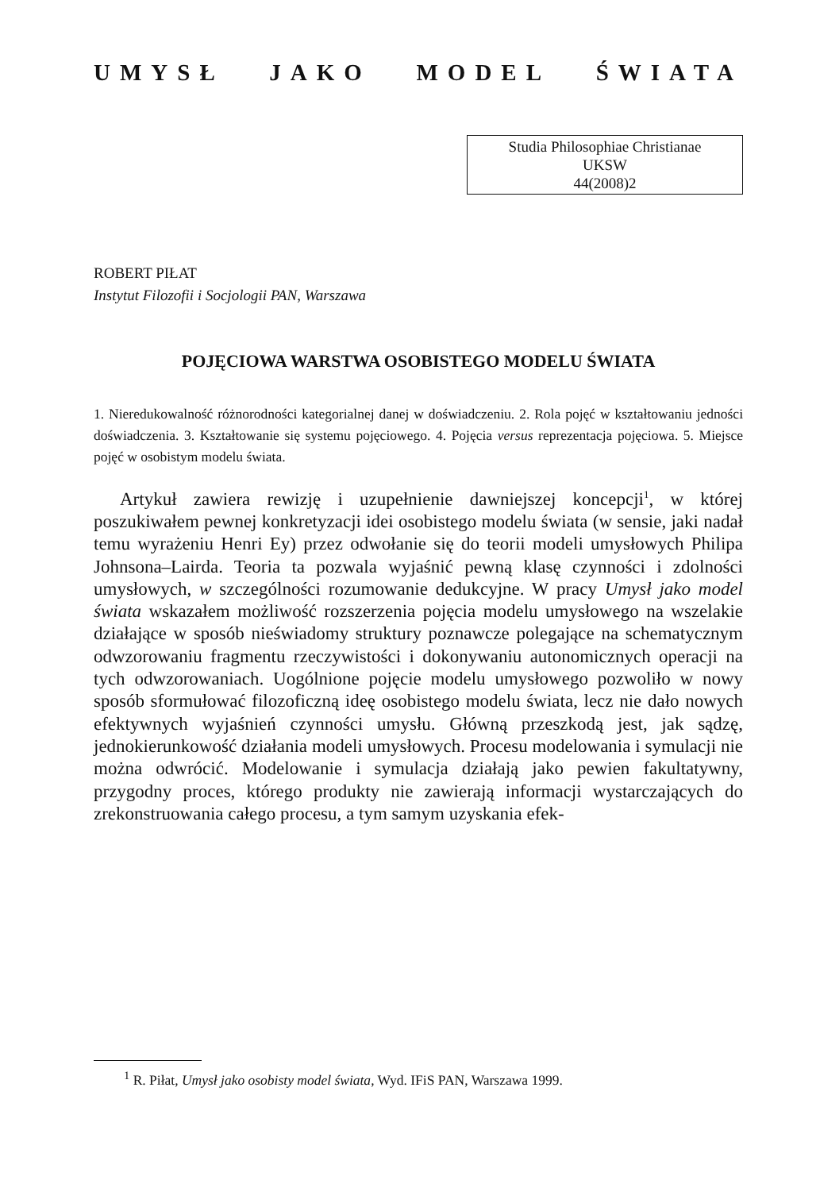UMYSŁ JAKO MODEL ŚWIATA
Studia Philosophiae Christianae
UKSW
44(2008)2
ROBERT PIŁAT
Instytut Filozofii i Socjologii PAN, Warszawa
POJĘCIOWA WARSTWA OSOBISTEGO MODELU ŚWIATA
1. Nieredukowalność różnorodności kategorialnej danej w doświadczeniu. 2. Rola pojęć w kształtowaniu jedności doświadczenia. 3. Kształtowanie się systemu pojęciowego. 4. Pojęcia versus reprezentacja pojęciowa. 5. Miejsce pojęć w osobistym modelu świata.
Artykuł zawiera rewizję i uzupełnienie dawniejszej koncepcji<sup>1</sup>, w której poszukiwałem pewnej konkretyzacji idei osobistego modelu świata (w sensie, jaki nadał temu wyrażeniu Henri Ey) przez odwołanie się do teorii modeli umysłowych Philipa Johnsona–Lairda. Teoria ta pozwala wyjaśnić pewną klasę czynności i zdolności umysłowych, w szczególności rozumowanie dedukcyjne. W pracy Umysł jako model świata wskazałem możliwość rozszerzenia pojęcia modelu umysłowego na wszelakie działające w sposób nieświadomy struktury poznawcze polegające na schematycznym odwzorowaniu fragmentu rzeczywistości i dokonywaniu autonomicznych operacji na tych odwzorowaniach. Uogólnione pojęcie modelu umysłowego pozwoliło w nowy sposób sformułować filozoficzną ideę osobistego modelu świata, lecz nie dało nowych efektywnych wyjaśnień czynności umysłu. Główną przeszkodą jest, jak sądzę, jednokierunkowość działania modeli umysłowych. Procesu modelowania i symulacji nie można odwrócić. Modelowanie i symulacja działają jako pewien fakultatywny, przygodny proces, którego produkty nie zawierają informacji wystarczających do zrekonstruowania całego procesu, a tym samym uzyskania efek-
<sup>1</sup> R. Piłat, Umysł jako osobisty model świata, Wyd. IFiS PAN, Warszawa 1999.